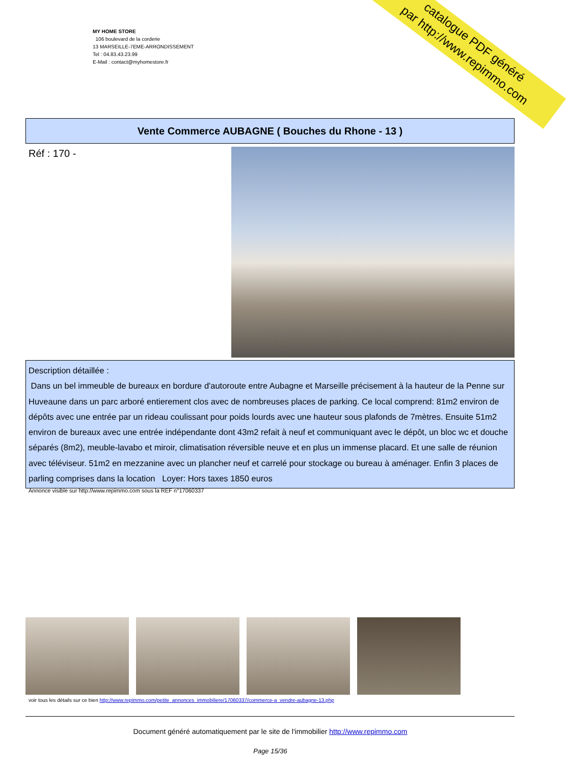catalogue PDF généré
par http://www.repimmo.com
MY HOME STORE
106 boulevard de la corderie
13 MARSEILLE-7EME-ARRONDISSEMENT
Tel : 04.83.43.23.99
E-Mail : contact@myhomestore.fr
Vente Commerce AUBAGNE ( Bouches du Rhone - 13 )
Réf : 170 -
Description détaillée :
Dans un bel immeuble de bureaux en bordure d'autoroute entre Aubagne et Marseille précisement à la hauteur de la Penne sur Huveaune dans un parc arboré entierement clos avec de nombreuses places de parking. Ce local comprend: 81m2 environ de dépôts avec une entrée par un rideau coulissant pour poids lourds avec une hauteur sous plafonds de 7mètres. Ensuite 51m2 environ de bureaux avec une entrée indépendante dont 43m2 refait à neuf et communiquant avec le dépôt, un bloc wc et douche séparés (8m2), meuble-lavabo et miroir, climatisation réversible neuve et en plus un immense placard. Et une salle de réunion avec téléviseur. 51m2 en mezzanine avec un plancher neuf et carrelé pour stockage ou bureau à aménager. Enfin 3 places de parling comprises dans la location Loyer: Hors taxes 1850 euros
Annonce visible sur http://www.repimmo.com sous la REF n°17060337
voir tous les détails sur ce bien http://www.repimmo.com/petite_annonces_immobiliere/17060337/commerce-a_vendre-aubagne-13.php
Document généré automatiquement par le site de l'immobilier http://www.repimmo.com
Page 15/36